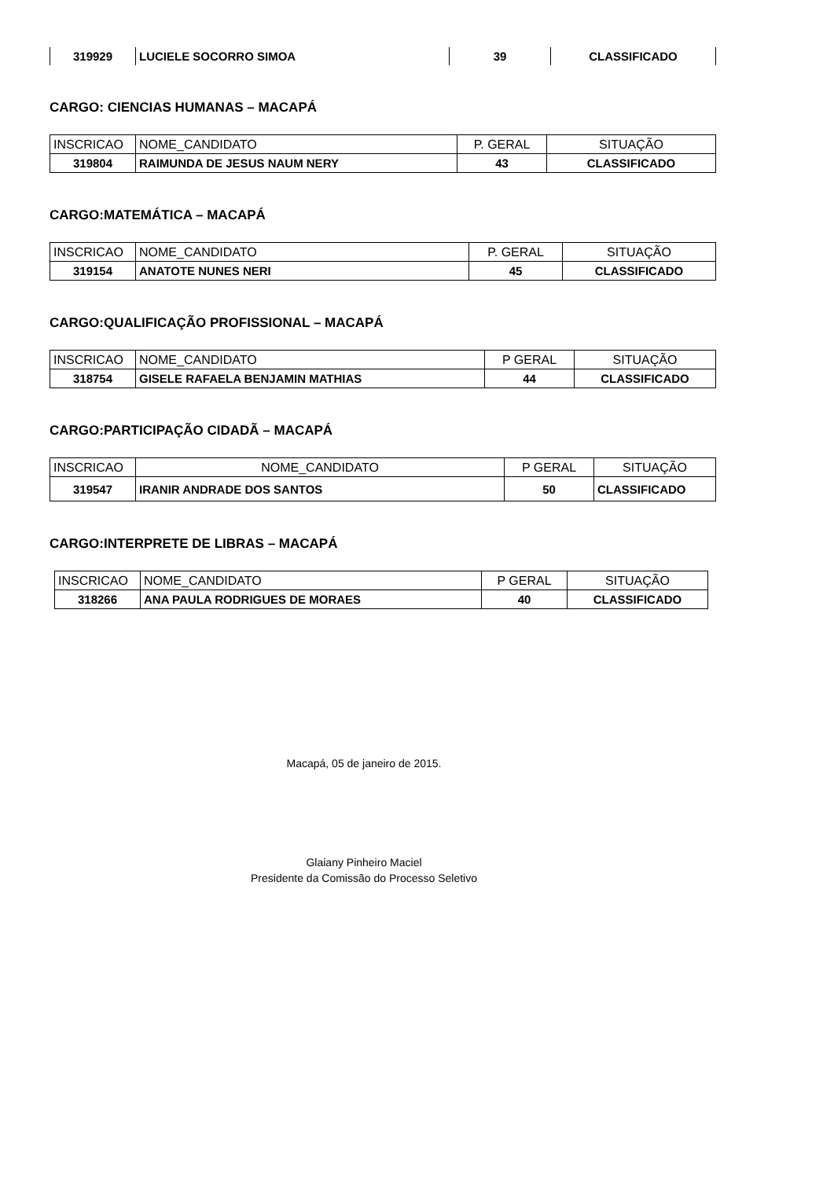| 319929 | LUCIELE SOCORRO SIMOA | 39 | CLASSIFICADO |
CARGO: CIENCIAS HUMANAS – MACAPÁ
| INSCRICAO | NOME_CANDIDATO | P. GERAL | SITUAÇÃO |
| 319804 | RAIMUNDA DE JESUS NAUM NERY | 43 | CLASSIFICADO |
CARGO:MATEMÁTICA – MACAPÁ
| INSCRICAO | NOME_CANDIDATO | P. GERAL | SITUAÇÃO |
| 319154 | ANATOTE NUNES NERI | 45 | CLASSIFICADO |
CARGO:QUALIFICAÇÃO PROFISSIONAL – MACAPÁ
| INSCRICAO | NOME_CANDIDATO | P GERAL | SITUAÇÃO |
| 318754 | GISELE RAFAELA BENJAMIN MATHIAS | 44 | CLASSIFICADO |
CARGO:PARTICIPAÇÃO CIDADÃ – MACAPÁ
| INSCRICAO | NOME_CANDIDATO | P GERAL | SITUAÇÃO |
| 319547 | IRANIR ANDRADE DOS SANTOS | 50 | CLASSIFICADO |
CARGO:INTERPRETE DE LIBRAS – MACAPÁ
| INSCRICAO | NOME_CANDIDATO | P GERAL | SITUAÇÃO |
| 318266 | ANA PAULA RODRIGUES DE MORAES | 40 | CLASSIFICADO |
Macapá, 05 de janeiro de 2015.
Glaiany Pinheiro Maciel
Presidente da Comissão do Processo Seletivo